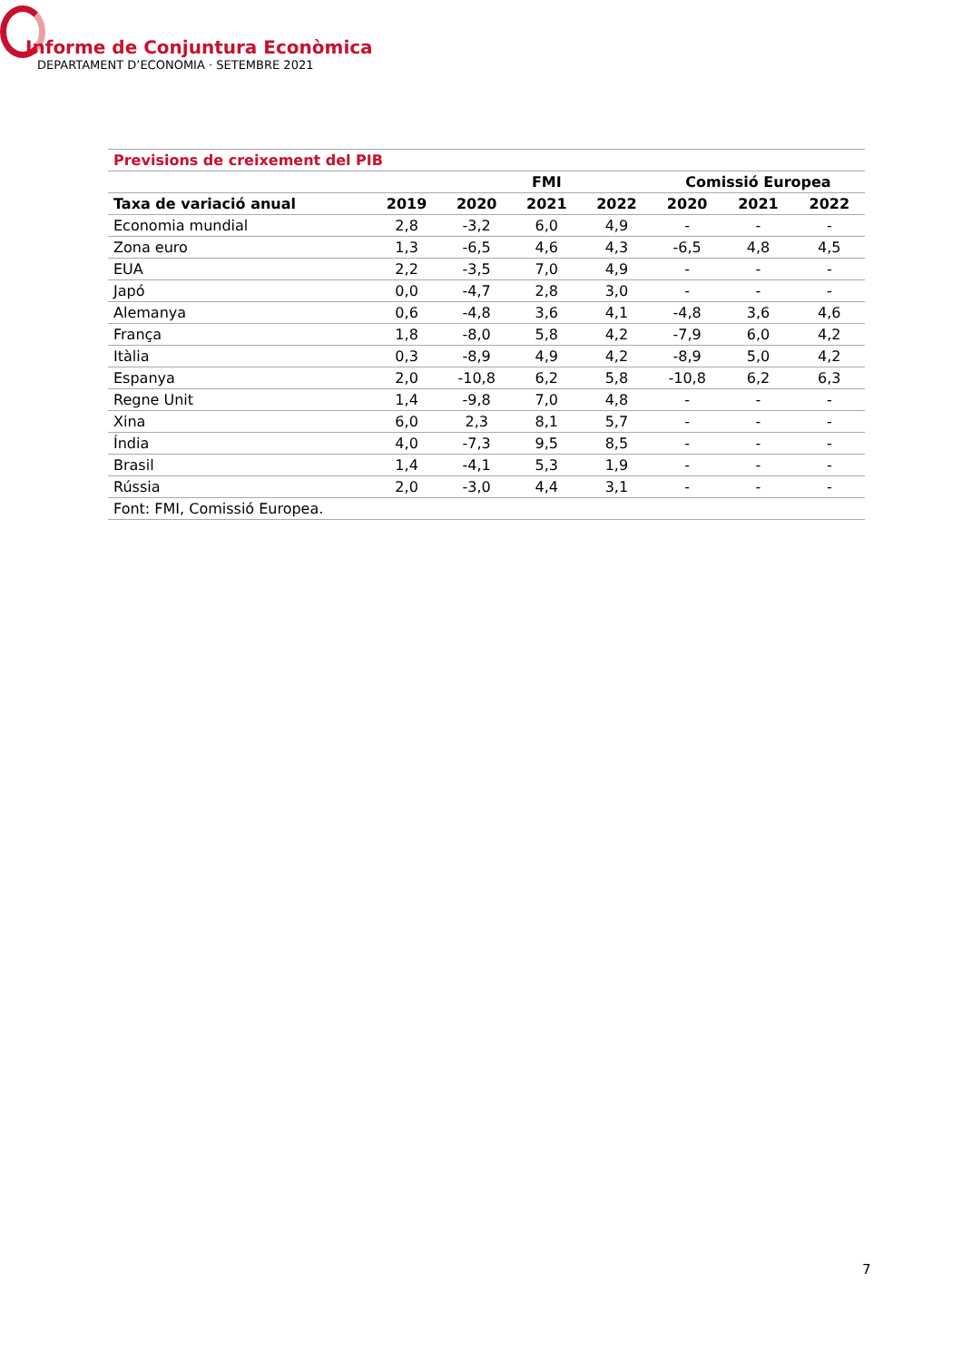Informe de Conjuntura Econòmica
DEPARTAMENT D’ECONOMIA · SETEMBRE 2021
| Previsions de creixement del PIB | | | | | | | |
| --- | --- | --- | --- | --- | --- | --- | --- |
| | | | FMI | | Comissió Europea | | |
| Taxa de variació anual | 2019 | 2020 | 2021 | 2022 | 2020 | 2021 | 2022 |
| Economia mundial | 2,8 | -3,2 | 6,0 | 4,9 | - | - | - |
| Zona euro | 1,3 | -6,5 | 4,6 | 4,3 | -6,5 | 4,8 | 4,5 |
| EUA | 2,2 | -3,5 | 7,0 | 4,9 | - | - | - |
| Japó | 0,0 | -4,7 | 2,8 | 3,0 | - | - | - |
| Alemanya | 0,6 | -4,8 | 3,6 | 4,1 | -4,8 | 3,6 | 4,6 |
| França | 1,8 | -8,0 | 5,8 | 4,2 | -7,9 | 6,0 | 4,2 |
| Itàlia | 0,3 | -8,9 | 4,9 | 4,2 | -8,9 | 5,0 | 4,2 |
| Espanya | 2,0 | -10,8 | 6,2 | 5,8 | -10,8 | 6,2 | 6,3 |
| Regne Unit | 1,4 | -9,8 | 7,0 | 4,8 | - | - | - |
| Xina | 6,0 | 2,3 | 8,1 | 5,7 | - | - | - |
| Índia | 4,0 | -7,3 | 9,5 | 8,5 | - | - | - |
| Brasil | 1,4 | -4,1 | 5,3 | 1,9 | - | - | - |
| Rússia | 2,0 | -3,0 | 4,4 | 3,1 | - | - | - |
| Font: FMI, Comissió Europea. | | | | | | | |
7